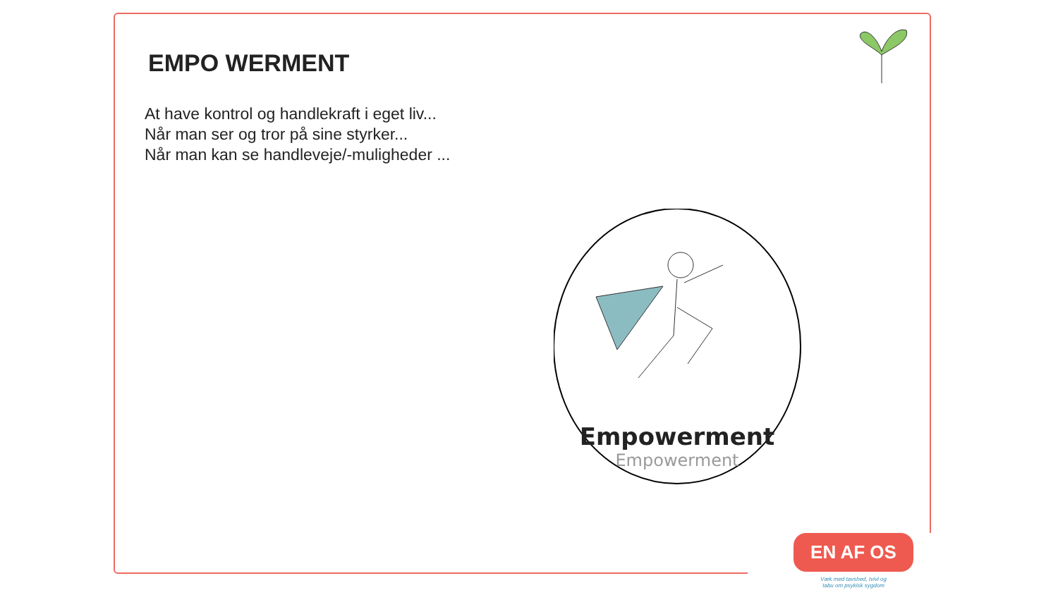EMPO WERMENT
At have kontrol og handlekraft i eget liv...
Når man ser og tror på sine styrker...
Når man kan se handleveje/-muligheder ...
Empowerment
Empowerment
EN AF OS
Væk med tavshed, tvivl og
tabu om psykisk sygdom